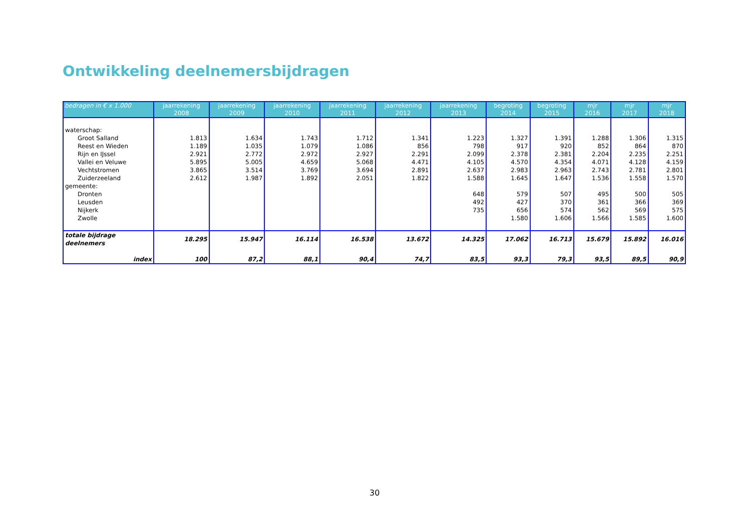Ontwikkeling deelnemersbijdragen
| bedragen in € x 1.000 | jaarrekening 2008 | jaarrekening 2009 | jaarrekening 2010 | jaarrekening 2011 | jaarrekening 2012 | jaarrekening 2013 | begroting 2014 | begroting 2015 | mjr 2016 | mjr 2017 | mjr 2018 |
| --- | --- | --- | --- | --- | --- | --- | --- | --- | --- | --- | --- |
| waterschap: | | | | | | | | | | | |
| Groot Salland | 1.813 | 1.634 | 1.743 | 1.712 | 1.341 | 1.223 | 1.327 | 1.391 | 1.288 | 1.306 | 1.315 |
| Reest en Wieden | 1.189 | 1.035 | 1.079 | 1.086 | 856 | 798 | 917 | 920 | 852 | 864 | 870 |
| Rijn en IJssel | 2.921 | 2.772 | 2.972 | 2.927 | 2.291 | 2.099 | 2.378 | 2.381 | 2.204 | 2.235 | 2.251 |
| Vallei en Veluwe | 5.895 | 5.005 | 4.659 | 5.068 | 4.471 | 4.105 | 4.570 | 4.354 | 4.071 | 4.128 | 4.159 |
| Vechtstromen | 3.865 | 3.514 | 3.769 | 3.694 | 2.891 | 2.637 | 2.983 | 2.963 | 2.743 | 2.781 | 2.801 |
| Zuiderzeeland | 2.612 | 1.987 | 1.892 | 2.051 | 1.822 | 1.588 | 1.645 | 1.647 | 1.536 | 1.558 | 1.570 |
| gemeente: | | | | | | | | | | | |
| Dronten | | | | | | 648 | 579 | 507 | 495 | 500 | 505 |
| Leusden | | | | | | 492 | 427 | 370 | 361 | 366 | 369 |
| Nijkerk | | | | | | 735 | 656 | 574 | 562 | 569 | 575 |
| Zwolle | | | | | | | 1.580 | 1.606 | 1.566 | 1.585 | 1.600 |
| totale bijdrage deelnemers | 18.295 | 15.947 | 16.114 | 16.538 | 13.672 | 14.325 | 17.062 | 16.713 | 15.679 | 15.892 | 16.016 |
| index | 100 | 87,2 | 88,1 | 90,4 | 74,7 | 83,5 | 93,3 | 79,3 | 93,5 | 89,5 | 90,9 |
30